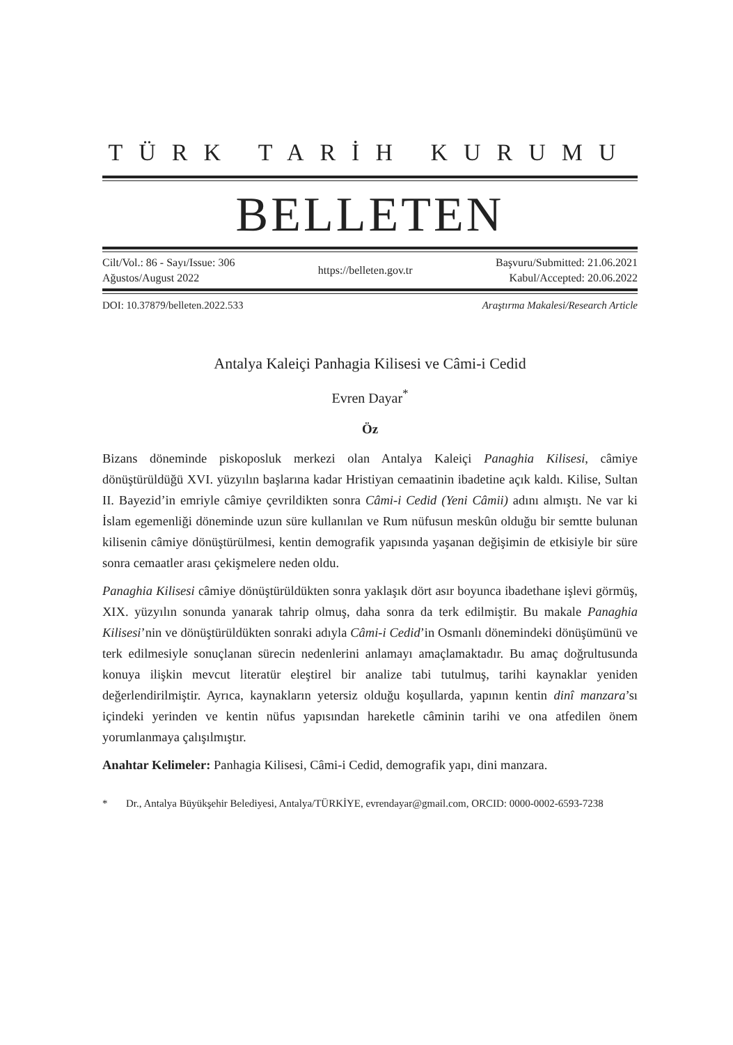TÜRK TARİH KURUMU
BELLETEN
Cilt/Vol.: 86 - Sayı/Issue: 306
Ağustos/August 2022
https://belleten.gov.tr
Başvuru/Submitted: 21.06.2021
Kabul/Accepted: 20.06.2022
DOI: 10.37879/belleten.2022.533 Araştırma Makalesi/Research Article
Antalya Kaleiçi Panhagia Kilisesi ve Câmi-i Cedid
Evren Dayar<sup>*</sup>
Öz
Bizans döneminde piskoposluk merkezi olan Antalya Kaleiçi Panaghia Kilisesi, câmiye dönüştürüldüğü XVI. yüzyılın başlarına kadar Hristiyan cemaatinin ibadetine açık kaldı. Kilise, Sultan II. Bayezid’in emriyle câmiye çevrildikten sonra Câmi-i Cedid (Yeni Câmii) adını almıştı. Ne var ki İslam egemenliği döneminde uzun süre kullanılan ve Rum nüfusun meskûn olduğu bir semtte bulunan kilisenin câmiye dönüştürülmesi, kentin demografik yapısında yaşanan değişimin de etkisiyle bir süre sonra cemaatler arası çekişmelere neden oldu.
Panaghia Kilisesi câmiye dönüştürüldükten sonra yaklaşık dört asır boyunca ibadethane işlevi görmüş, XIX. yüzyılın sonunda yanarak tahrip olmuş, daha sonra da terk edilmiştir. Bu makale Panaghia Kilisesi’nin ve dönüştürüldükten sonraki adıyla Câmi-i Cedid’in Osmanlı dönemindeki dönüşümünü ve terk edilmesiyle sonuçlanan sürecin nedenlerini anlamayı amaçlamaktadır. Bu amaç doğrultusunda konuya ilişkin mevcut literatür eleştirel bir analize tabi tutulmuş, tarihi kaynaklar yeniden değerlendirilmiştir. Ayrıca, kaynakların yetersiz olduğu koşullarda, yapının kentin dinî manzara’sı içindeki yerinden ve kentin nüfus yapısından hareketle câminin tarihi ve ona atfedilen önem yorumlanmaya çalışılmıştır.
Anahtar Kelimeler: Panhagia Kilisesi, Câmi-i Cedid, demografik yapı, dini manzara.
* Dr., Antalya Büyükşehir Belediyesi, Antalya/TÜRKİYE, evrendayar@gmail.com, ORCID: 0000-0002-6593-7238